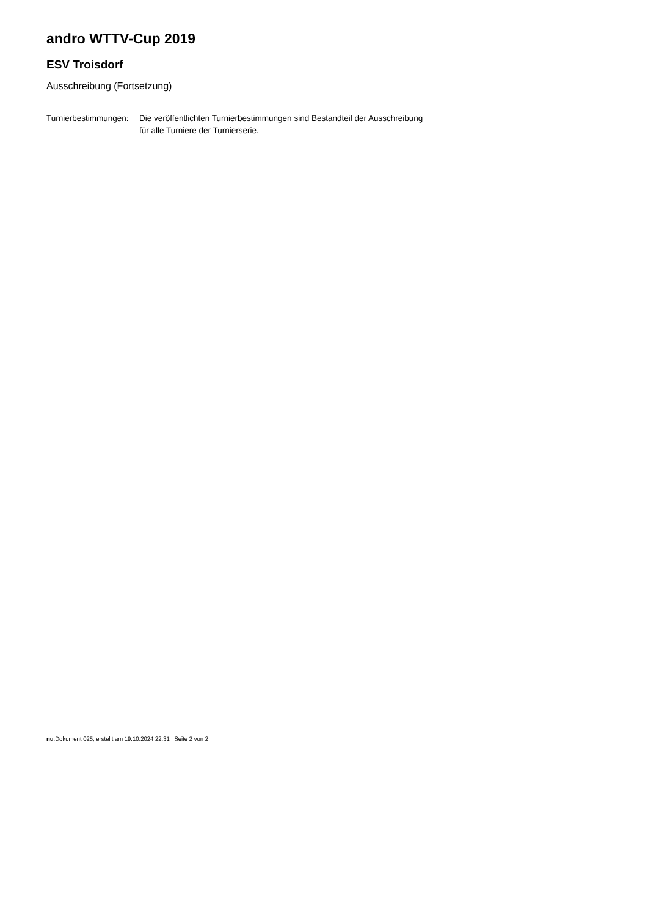andro WTTV-Cup 2019
ESV Troisdorf
Ausschreibung (Fortsetzung)
| Turnierbestimmungen: | Die veröffentlichten Turnierbestimmungen sind Bestandteil der Ausschreibung für alle Turniere der Turnierserie. |
nu.Dokument 025, erstellt am 19.10.2024 22:31 | Seite 2 von 2